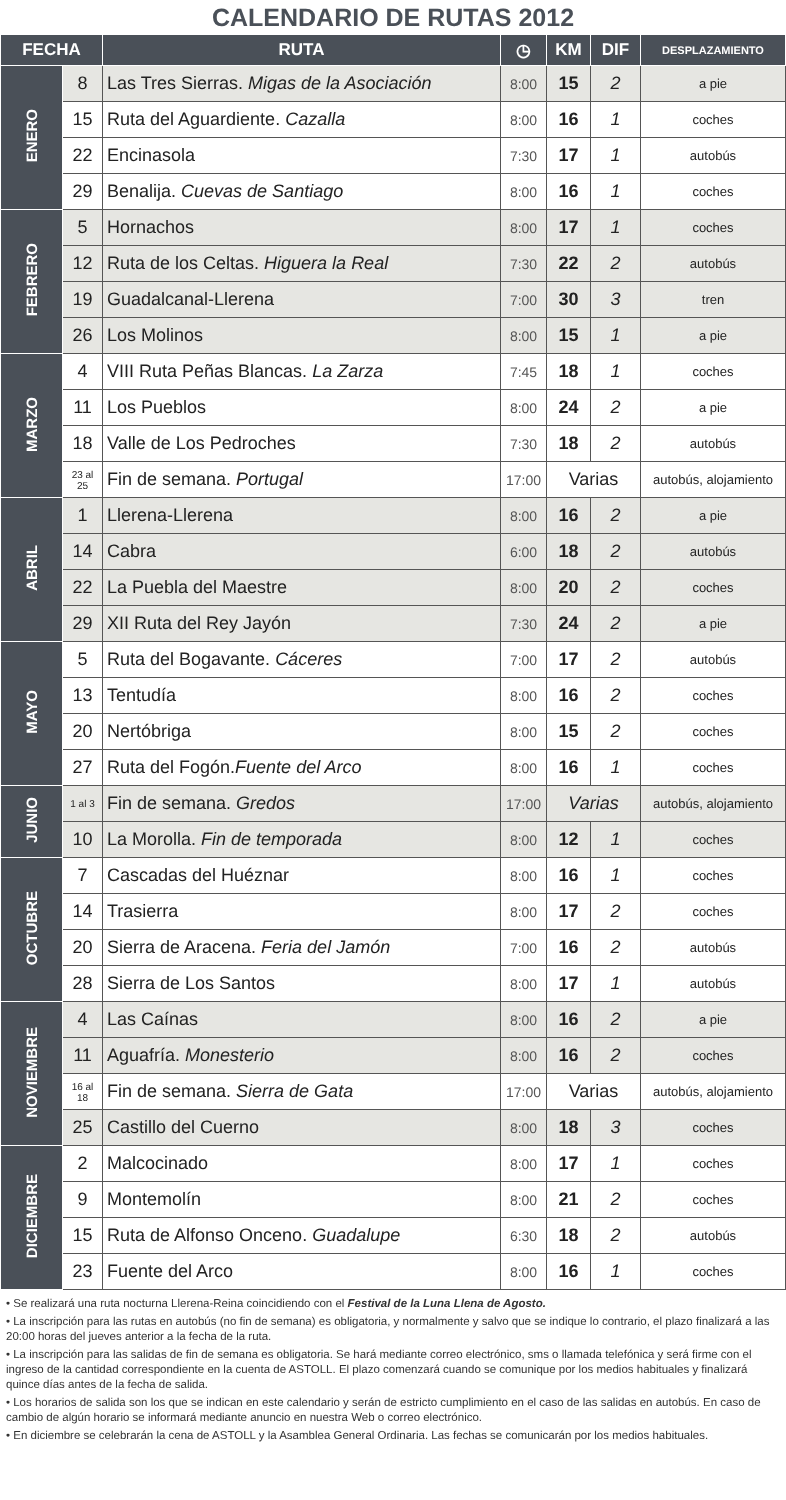CALENDARIO DE RUTAS 2012
| FECHA | | RUTA | ◷ | KM | DIF | DESPLAZAMIENTO |
| --- | --- | --- | --- | --- | --- | --- |
| ENERO | 8 | Las Tres Sierras. Migas de la Asociación | 8:00 | 15 | 2 | a pie |
| | 15 | Ruta del Aguardiente. Cazalla | 8:00 | 16 | 1 | coches |
| | 22 | Encinasola | 7:30 | 17 | 1 | autobús |
| | 29 | Benalija. Cuevas de Santiago | 8:00 | 16 | 1 | coches |
| FEBRERO | 5 | Hornachos | 8:00 | 17 | 1 | coches |
| | 12 | Ruta de los Celtas. Higuera la Real | 7:30 | 22 | 2 | autobús |
| | 19 | Guadalcanal-Llerena | 7:00 | 30 | 3 | tren |
| | 26 | Los Molinos | 8:00 | 15 | 1 | a pie |
| MARZO | 4 | VIII Ruta Peñas Blancas. La Zarza | 7:45 | 18 | 1 | coches |
| | 11 | Los Pueblos | 8:00 | 24 | 2 | a pie |
| | 18 | Valle de Los Pedroches | 7:30 | 18 | 2 | autobús |
| | 23 al 25 | Fin de semana. Portugal | 17:00 | Varias | | autobús, alojamiento |
| ABRIL | 1 | Llerena-Llerena | 8:00 | 16 | 2 | a pie |
| | 14 | Cabra | 6:00 | 18 | 2 | autobús |
| | 22 | La Puebla del Maestre | 8:00 | 20 | 2 | coches |
| | 29 | XII Ruta del Rey Jayón | 7:30 | 24 | 2 | a pie |
| MAYO | 5 | Ruta del Bogavante. Cáceres | 7:00 | 17 | 2 | autobús |
| | 13 | Tentudía | 8:00 | 16 | 2 | coches |
| | 20 | Nertóbriga | 8:00 | 15 | 2 | coches |
| | 27 | Ruta del Fogón. Fuente del Arco | 8:00 | 16 | 1 | coches |
| JUNIO | 1 al 3 | Fin de semana. Gredos | 17:00 | Varias | | autobús, alojamiento |
| | 10 | La Morolla. Fin de temporada | 8:00 | 12 | 1 | coches |
| OCTUBRE | 7 | Cascadas del Huéznar | 8:00 | 16 | 1 | coches |
| | 14 | Trasierra | 8:00 | 17 | 2 | coches |
| | 20 | Sierra de Aracena. Feria del Jamón | 7:00 | 16 | 2 | autobús |
| | 28 | Sierra de Los Santos | 8:00 | 17 | 1 | autobús |
| NOVIEMBRE | 4 | Las Caínas | 8:00 | 16 | 2 | a pie |
| | 11 | Aguafría. Monesterio | 8:00 | 16 | 2 | coches |
| | 16 al 18 | Fin de semana. Sierra de Gata | 17:00 | Varias | | autobús, alojamiento |
| | 25 | Castillo del Cuerno | 8:00 | 18 | 3 | coches |
| DICIEMBRE | 2 | Malcocinado | 8:00 | 17 | 1 | coches |
| | 9 | Montemolín | 8:00 | 21 | 2 | coches |
| | 15 | Ruta de Alfonso Onceno. Guadalupe | 6:30 | 18 | 2 | autobús |
| | 23 | Fuente del Arco | 8:00 | 16 | 1 | coches |
• Se realizará una ruta nocturna Llerena-Reina coincidiendo con el Festival de la Luna Llena de Agosto.
• La inscripción para las rutas en autobús (no fin de semana) es obligatoria, y normalmente y salvo que se indique lo contrario, el plazo finalizará a las 20:00 horas del jueves anterior a la fecha de la ruta.
• La inscripción para las salidas de fin de semana es obligatoria. Se hará mediante correo electrónico, sms o llamada telefónica y será firme con el ingreso de la cantidad correspondiente en la cuenta de ASTOLL. El plazo comenzará cuando se comunique por los medios habituales y finalizará quince días antes de la fecha de salida.
• Los horarios de salida son los que se indican en este calendario y serán de estricto cumplimiento en el caso de las salidas en autobús. En caso de cambio de algún horario se informará mediante anuncio en nuestra Web o correo electrónico.
• En diciembre se celebrarán la cena de ASTOLL y la Asamblea General Ordinaria. Las fechas se comunicarán por los medios habituales.